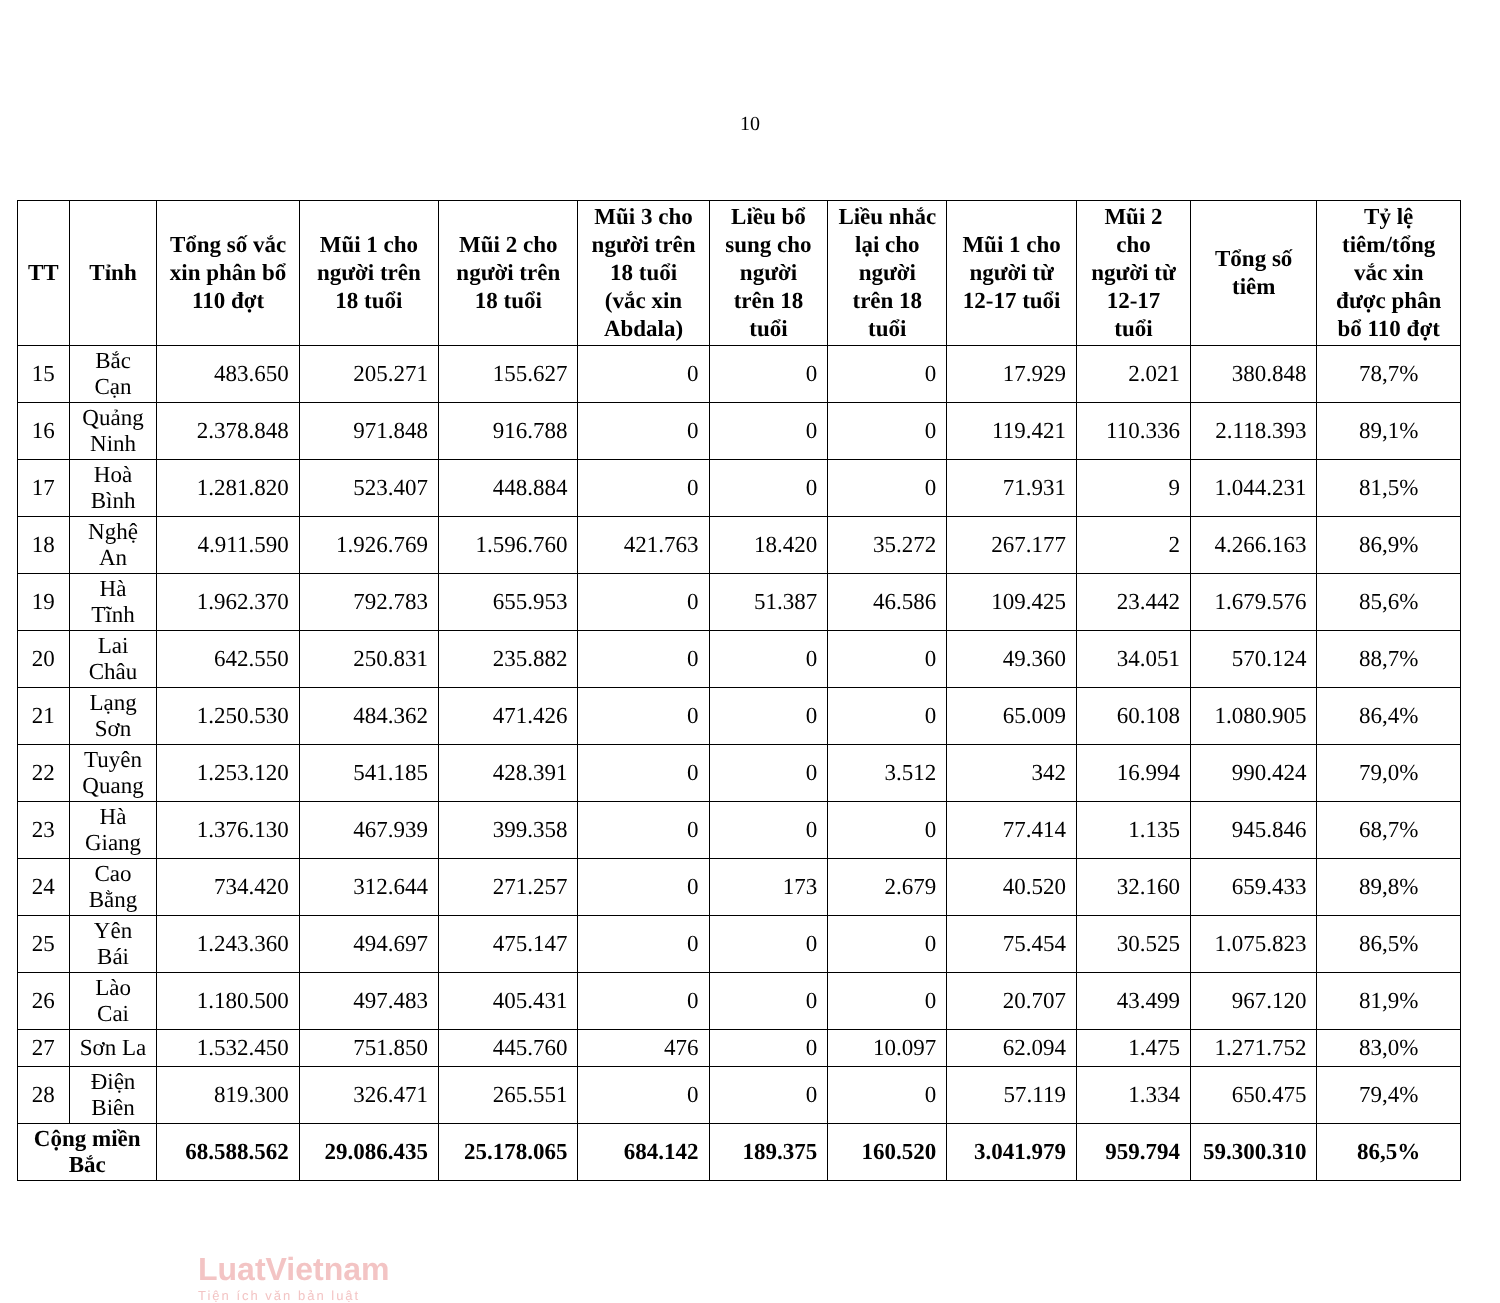10
| TT | Tỉnh | Tổng số vắc xin phân bổ 110 đợt | Mũi 1 cho người trên 18 tuổi | Mũi 2 cho người trên 18 tuổi | Mũi 3 cho người trên 18 tuổi (vắc xin Abdala) | Liều bổ sung cho người trên 18 tuổi | Liều nhắc lại cho người trên 18 tuổi | Mũi 1 cho người từ 12-17 tuổi | Mũi 2 cho người từ 12-17 tuổi | Tổng số tiêm | Tỷ lệ tiêm/tổng vắc xin được phân bổ 110 đợt |
| --- | --- | --- | --- | --- | --- | --- | --- | --- | --- | --- | --- |
| 15 | Bắc Cạn | 483.650 | 205.271 | 155.627 | 0 | 0 | 0 | 17.929 | 2.021 | 380.848 | 78,7% |
| 16 | Quảng Ninh | 2.378.848 | 971.848 | 916.788 | 0 | 0 | 0 | 119.421 | 110.336 | 2.118.393 | 89,1% |
| 17 | Hoà Bình | 1.281.820 | 523.407 | 448.884 | 0 | 0 | 0 | 71.931 | 9 | 1.044.231 | 81,5% |
| 18 | Nghệ An | 4.911.590 | 1.926.769 | 1.596.760 | 421.763 | 18.420 | 35.272 | 267.177 | 2 | 4.266.163 | 86,9% |
| 19 | Hà Tĩnh | 1.962.370 | 792.783 | 655.953 | 0 | 51.387 | 46.586 | 109.425 | 23.442 | 1.679.576 | 85,6% |
| 20 | Lai Châu | 642.550 | 250.831 | 235.882 | 0 | 0 | 0 | 49.360 | 34.051 | 570.124 | 88,7% |
| 21 | Lạng Sơn | 1.250.530 | 484.362 | 471.426 | 0 | 0 | 0 | 65.009 | 60.108 | 1.080.905 | 86,4% |
| 22 | Tuyên Quang | 1.253.120 | 541.185 | 428.391 | 0 | 0 | 3.512 | 342 | 16.994 | 990.424 | 79,0% |
| 23 | Hà Giang | 1.376.130 | 467.939 | 399.358 | 0 | 0 | 0 | 77.414 | 1.135 | 945.846 | 68,7% |
| 24 | Cao Bằng | 734.420 | 312.644 | 271.257 | 0 | 173 | 2.679 | 40.520 | 32.160 | 659.433 | 89,8% |
| 25 | Yên Bái | 1.243.360 | 494.697 | 475.147 | 0 | 0 | 0 | 75.454 | 30.525 | 1.075.823 | 86,5% |
| 26 | Lào Cai | 1.180.500 | 497.483 | 405.431 | 0 | 0 | 0 | 20.707 | 43.499 | 967.120 | 81,9% |
| 27 | Sơn La | 1.532.450 | 751.850 | 445.760 | 476 | 0 | 10.097 | 62.094 | 1.475 | 1.271.752 | 83,0% |
| 28 | Điện Biên | 819.300 | 326.471 | 265.551 | 0 | 0 | 0 | 57.119 | 1.334 | 650.475 | 79,4% |
| Cộng miền Bắc | | 68.588.562 | 29.086.435 | 25.178.065 | 684.142 | 189.375 | 160.520 | 3.041.979 | 959.794 | 59.300.310 | 86,5% |
LuatVietnam
Tiện ích văn bản luật